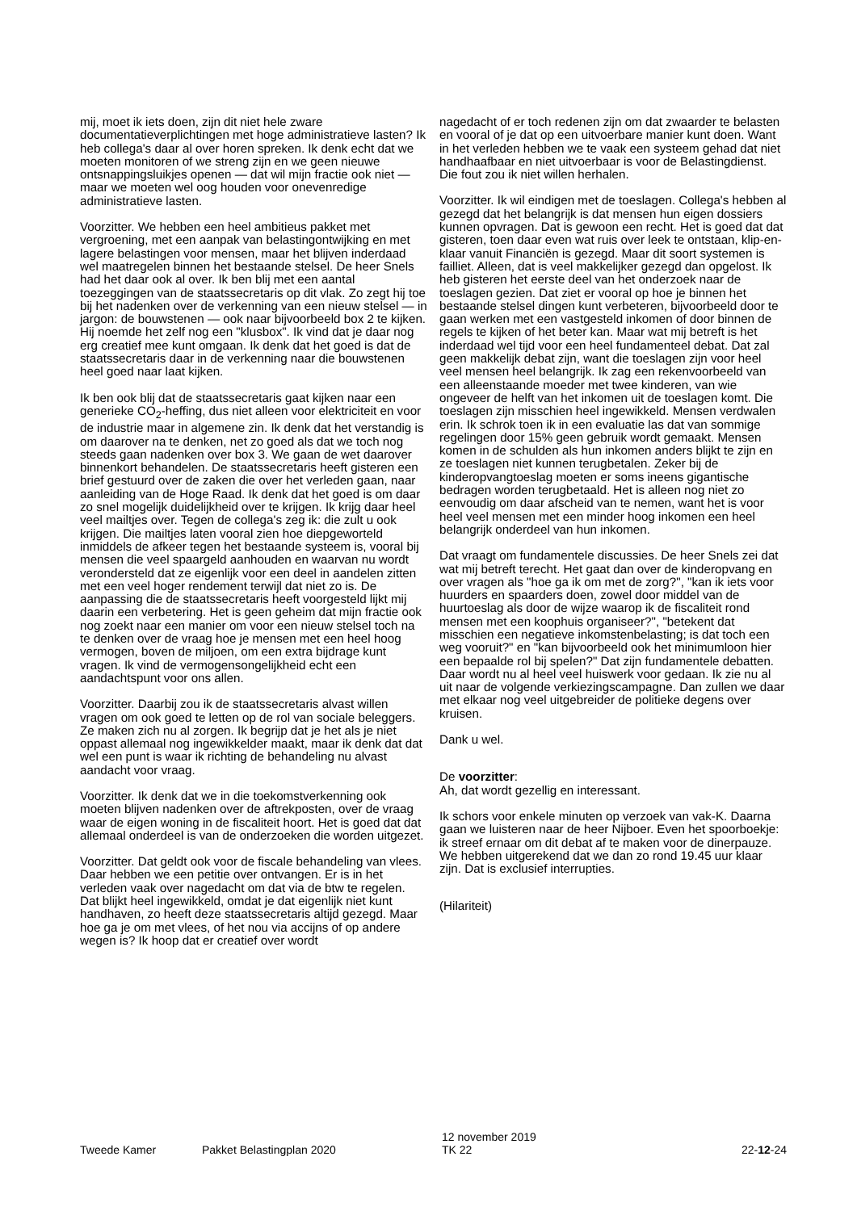mij, moet ik iets doen, zijn dit niet hele zware documentatieverplichtingen met hoge administratieve lasten? Ik heb collega's daar al over horen spreken. Ik denk echt dat we moeten monitoren of we streng zijn en we geen nieuwe ontsnappingsluikjes openen — dat wil mijn fractie ook niet — maar we moeten wel oog houden voor onevenredige administratieve lasten.
Voorzitter. We hebben een heel ambitieus pakket met vergroening, met een aanpak van belastingontwijking en met lagere belastingen voor mensen, maar het blijven inderdaad wel maatregelen binnen het bestaande stelsel. De heer Snels had het daar ook al over. Ik ben blij met een aantal toezeggingen van de staatssecretaris op dit vlak. Zo zegt hij toe bij het nadenken over de verkenning van een nieuw stelsel — in jargon: de bouwstenen — ook naar bijvoorbeeld box 2 te kijken. Hij noemde het zelf nog een "klusbox". Ik vind dat je daar nog erg creatief mee kunt omgaan. Ik denk dat het goed is dat de staatssecretaris daar in de verkenning naar die bouwstenen heel goed naar laat kijken.
Ik ben ook blij dat de staatssecretaris gaat kijken naar een generieke CO<sub>2</sub>-heffing, dus niet alleen voor elektriciteit en voor de industrie maar in algemene zin. Ik denk dat het verstandig is om daarover na te denken, net zo goed als dat we toch nog steeds gaan nadenken over box 3. We gaan de wet daarover binnenkort behandelen. De staatssecretaris heeft gisteren een brief gestuurd over de zaken die over het verleden gaan, naar aanleiding van de Hoge Raad. Ik denk dat het goed is om daar zo snel mogelijk duidelijkheid over te krijgen. Ik krijg daar heel veel mailtjes over. Tegen de collega's zeg ik: die zult u ook krijgen. Die mailtjes laten vooral zien hoe diepgeworteld inmiddels de afkeer tegen het bestaande systeem is, vooral bij mensen die veel spaargeld aanhouden en waarvan nu wordt verondersteld dat ze eigenlijk voor een deel in aandelen zitten met een veel hoger rendement terwijl dat niet zo is. De aanpassing die de staatssecretaris heeft voorgesteld lijkt mij daarin een verbetering. Het is geen geheim dat mijn fractie ook nog zoekt naar een manier om voor een nieuw stelsel toch na te denken over de vraag hoe je mensen met een heel hoog vermogen, boven de miljoen, om een extra bijdrage kunt vragen. Ik vind de vermogensongelijkheid echt een aandachtspunt voor ons allen.
Voorzitter. Daarbij zou ik de staatssecretaris alvast willen vragen om ook goed te letten op de rol van sociale beleggers. Ze maken zich nu al zorgen. Ik begrijp dat je het als je niet oppast allemaal nog ingewikkelder maakt, maar ik denk dat dat wel een punt is waar ik richting de behandeling nu alvast aandacht voor vraag.
Voorzitter. Ik denk dat we in die toekomstverkenning ook moeten blijven nadenken over de aftrekposten, over de vraag waar de eigen woning in de fiscaliteit hoort. Het is goed dat dat allemaal onderdeel is van de onderzoeken die worden uitgezet.
Voorzitter. Dat geldt ook voor de fiscale behandeling van vlees. Daar hebben we een petitie over ontvangen. Er is in het verleden vaak over nagedacht om dat via de btw te regelen. Dat blijkt heel ingewikkeld, omdat je dat eigenlijk niet kunt handhaven, zo heeft deze staatssecretaris altijd gezegd. Maar hoe ga je om met vlees, of het nou via accijns of op andere wegen is? Ik hoop dat er creatief over wordt
nagedacht of er toch redenen zijn om dat zwaarder te belasten en vooral of je dat op een uitvoerbare manier kunt doen. Want in het verleden hebben we te vaak een systeem gehad dat niet handhaafbaar en niet uitvoerbaar is voor de Belastingdienst. Die fout zou ik niet willen herhalen.
Voorzitter. Ik wil eindigen met de toeslagen. Collega's hebben al gezegd dat het belangrijk is dat mensen hun eigen dossiers kunnen opvragen. Dat is gewoon een recht. Het is goed dat dat gisteren, toen daar even wat ruis over leek te ontstaan, klip-en-klaar vanuit Financiën is gezegd. Maar dit soort systemen is failliet. Alleen, dat is veel makkelijker gezegd dan opgelost. Ik heb gisteren het eerste deel van het onderzoek naar de toeslagen gezien. Dat ziet er vooral op hoe je binnen het bestaande stelsel dingen kunt verbeteren, bijvoorbeeld door te gaan werken met een vastgesteld inkomen of door binnen de regels te kijken of het beter kan. Maar wat mij betreft is het inderdaad wel tijd voor een heel fundamenteel debat. Dat zal geen makkelijk debat zijn, want die toeslagen zijn voor heel veel mensen heel belangrijk. Ik zag een rekenvoorbeeld van een alleenstaande moeder met twee kinderen, van wie ongeveer de helft van het inkomen uit de toeslagen komt. Die toeslagen zijn misschien heel ingewikkeld. Mensen verdwalen erin. Ik schrok toen ik in een evaluatie las dat van sommige regelingen door 15% geen gebruik wordt gemaakt. Mensen komen in de schulden als hun inkomen anders blijkt te zijn en ze toeslagen niet kunnen terugbetalen. Zeker bij de kinderopvangtoeslag moeten er soms ineens gigantische bedragen worden terugbetaald. Het is alleen nog niet zo eenvoudig om daar afscheid van te nemen, want het is voor heel veel mensen met een minder hoog inkomen een heel belangrijk onderdeel van hun inkomen.
Dat vraagt om fundamentele discussies. De heer Snels zei dat wat mij betreft terecht. Het gaat dan over de kinderopvang en over vragen als "hoe ga ik om met de zorg?", "kan ik iets voor huurders en spaarders doen, zowel door middel van de huurtoeslag als door de wijze waarop ik de fiscaliteit rond mensen met een koophuis organiseer?", "betekent dat misschien een negatieve inkomstenbelasting; is dat toch een weg vooruit?" en "kan bijvoorbeeld ook het minimumloon hier een bepaalde rol bij spelen?" Dat zijn fundamentele debatten. Daar wordt nu al heel veel huiswerk voor gedaan. Ik zie nu al uit naar de volgende verkiezingscampagne. Dan zullen we daar met elkaar nog veel uitgebreider de politieke degens over kruisen.
Dank u wel.
De voorzitter:
Ah, dat wordt gezellig en interessant.
Ik schors voor enkele minuten op verzoek van vak-K. Daarna gaan we luisteren naar de heer Nijboer. Even het spoorboekje: ik streef ernaar om dit debat af te maken voor de dinerpauze. We hebben uitgerekend dat we dan zo rond 19.45 uur klaar zijn. Dat is exclusief interrupties.
(Hilariteit)
Tweede Kamer Pakket Belastingplan 2020
12 november 2019
TK 22
22-12-24